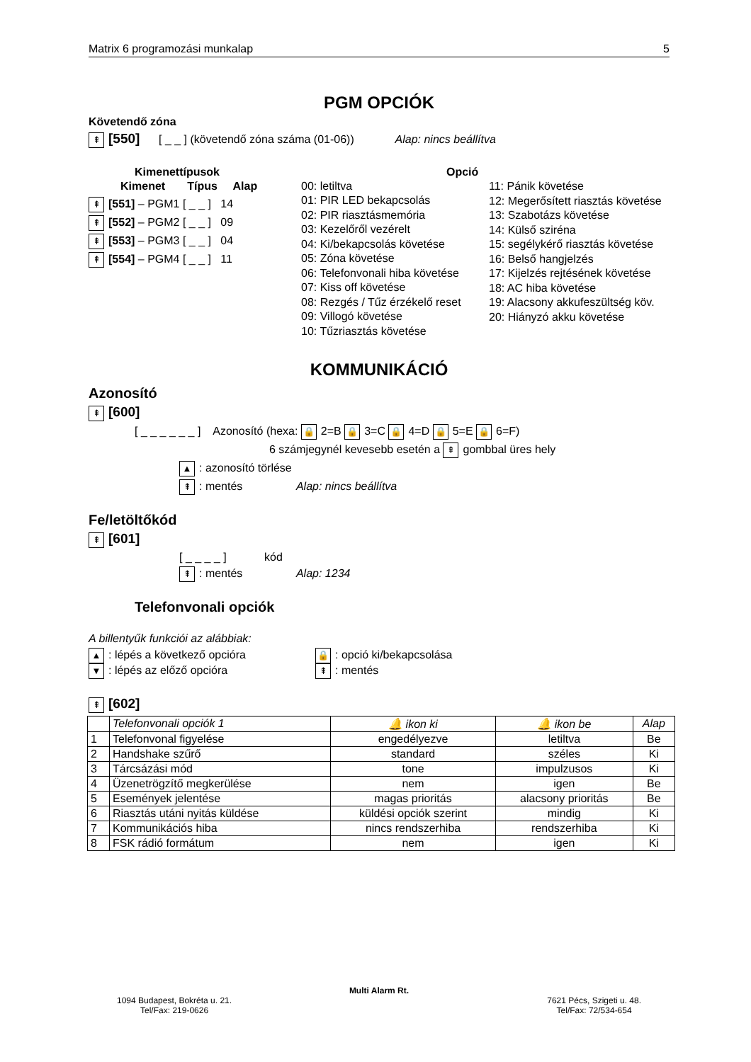Matrix 6 programozási munkalap 5
PGM OPCIÓK
Követendő zóna
⇞ [550] [ _ _ ] (követendő zóna száma (01-06)) Alap: nincs beállítva
Kimenettípusok
Kimenet Típus Alap
⇞ [551] – PGM1 [ _ _ ] 14
⇞ [552] – PGM2 [ _ _ ] 09
⇞ [553] – PGM3 [ _ _ ] 04
⇞ [554] – PGM4 [ _ _ ] 11
00: letiltva
01: PIR LED bekapcsolás
02: PIR riasztásmemória
03: Kezelőről vezérelt
04: Ki/bekapcsolás követése
05: Zóna követése
06: Telefonvonali hiba követése
07: Kiss off követése
08: Rezgés / Tűz érzékelő reset
09: Villogó követése
10: Tűzriasztás követése
Opció
11: Pánik követése
12: Megerősített riasztás követése
13: Szabotázs követése
14: Külső sziréna
15: segélykérő riasztás követése
16: Belső hangjelzés
17: Kijelzés rejtésének követése
18: AC hiba követése
19: Alacsony akkufeszültség köv.
20: Hiányzó akku követése
KOMMUNIKÁCIÓ
Azonosító
⇞ [600]
[ _ _ _ _ _ _ ] Azonosító (hexa: 🔒 2=B 🔒 3=C 🔒 4=D 🔒 5=E 🔒 6=F)
6 számjegynél kevesebb esetén a ⇞ gombbal üres hely
▲: azonosító törlése
⇞: mentés Alap: nincs beállítva
Fe/letöltőkód
⇞ [601]
[ _ _ _ _ ] kód
⇞: mentés Alap: 1234
Telefonvonali opciók
A billentyűk funkciói az alábbiak:
▲: lépés a következő opcióra
▼: lépés az előző opcióra
🔒: opció ki/bekapcsolása
⇞: mentés
⇞ [602]
| | Telefonvonali opciók 1 | 🔔 ikon ki | 🔔 ikon be | Alap |
| 1 | Telefonvonal figyelése | engedélyezve | letiltva | Be |
| 2 | Handshake szűrő | standard | széles | Ki |
| 3 | Tárcsázási mód | tone | impulzusos | Ki |
| 4 | Üzenetrögzítő megkerülése | nem | igen | Be |
| 5 | Események jelentése | magas prioritás | alacsony prioritás | Be |
| 6 | Riasztás utáni nyitás küldése | küldési opciók szerint | mindig | Ki |
| 7 | Kommunikációs hiba | nincs rendszerhiba | rendszerhiba | Ki |
| 8 | FSK rádió formátum | nem | igen | Ki |
Multi Alarm Rt.
1094 Budapest, Bokréta u. 21.
Tel/Fax: 219-0626
7621 Pécs, Szigeti u. 48.
Tel/Fax: 72/534-654